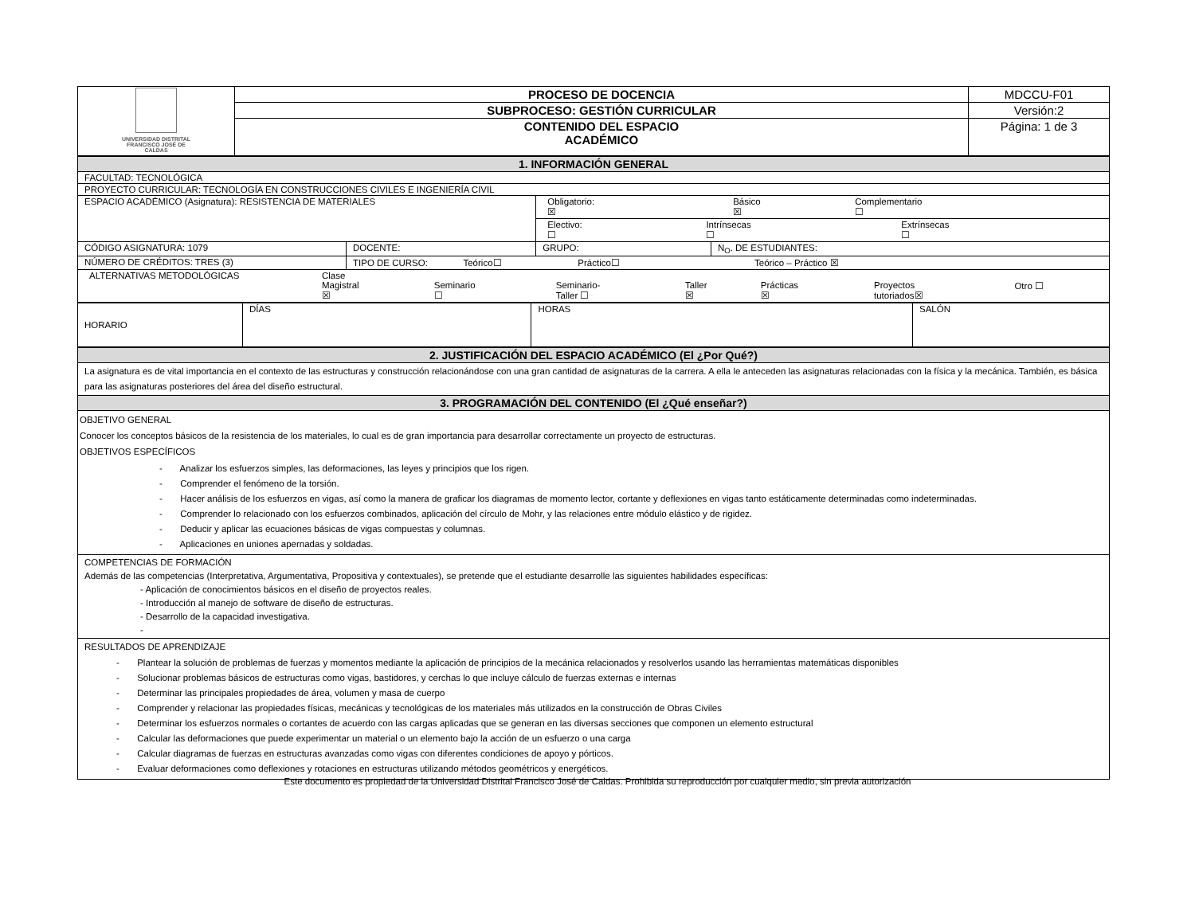| UNIVERSIDAD DISTRITAL FRANCISCO JOSÉ DE CALDAS | PROCESO DE DOCENCIA | MDCCU-F01 |
| | SUBPROCESO: GESTIÓN CURRICULAR | Versión:2 |
| | CONTENIDO DEL ESPACIO ACADÉMICO | Página: 1 de 3 |
| 1. INFORMACIÓN GENERAL | | | |
| FACULTAD: TECNOLÓGICA | | | |
| PROYECTO CURRICULAR: TECNOLOGÍA EN CONSTRUCCIONES CIVILES E INGENIERÍA CIVIL | | | |
| ESPACIO ACADÉMICO (Asignatura): RESISTENCIA DE MATERIALES | | / Obligatorio: ☒ / Básico ☒ / Complementario ☐ / | |
| | | / Electivo: ☐ / Intrínsecas ☐ / Extrínsecas ☐ / | |
| CÓDIGO ASIGNATURA: 1079 | DOCENTE: | GRUPO: | N<sub>O</sub>. DE ESTUDIANTES: |
| NÚMERO DE CRÉDITOS: TRES (3) | TIPO DE CURSO: Teórico☐ Práctico☐ Teórico – Práctico ☒ | | |
| / ALTERNATIVAS METODOLÓGICAS / Clase Magistral ☒ / Seminario ☐ / Seminario- Taller ☐ / Taller ☒ / Prácticas ☒ / Proyectos tutoriados☒ / Otro ☐ / | | | |
| HORARIO | DÍAS | HORAS | SALÓN |
| 2. JUSTIFICACIÓN DEL ESPACIO ACADÉMICO (El ¿Por Qué?) |
| La asignatura es de vital importancia en el contexto de las estructuras y construcción relacionándose con una gran cantidad de asignaturas de la carrera. A ella le anteceden las asignaturas relacionadas con la física y la mecánica. También, es básica para las asignaturas posteriores del área del diseño estructural. |
| 3. PROGRAMACIÓN DEL CONTENIDO (El ¿Qué enseñar?) |
| OBJETIVO GENERAL Conocer los conceptos básicos de la resistencia de los materiales, lo cual es de gran importancia para desarrollar correctamente un proyecto de estructuras. OBJETIVOS ESPECÍFICOS - Analizar los esfuerzos simples, las deformaciones, las leyes y principios que los rigen. - Comprender el fenómeno de la torsión. - Hacer análisis de los esfuerzos en vigas, así como la manera de graficar los diagramas de momento lector, cortante y deflexiones en vigas tanto estáticamente determinadas como indeterminadas. - Comprender lo relacionado con los esfuerzos combinados, aplicación del círculo de Mohr, y las relaciones entre módulo elástico y de rigidez. - Deducir y aplicar las ecuaciones básicas de vigas compuestas y columnas. - Aplicaciones en uniones apernadas y soldadas. |
| COMPETENCIAS DE FORMACIÓN Además de las competencias (Interpretativa, Argumentativa, Propositiva y contextuales), se pretende que el estudiante desarrolle las siguientes habilidades específicas: - Aplicación de conocimientos básicos en el diseño de proyectos reales. - Introducción al manejo de software de diseño de estructuras. - Desarrollo de la capacidad investigativa. - |
| RESULTADOS DE APRENDIZAJE - Plantear la solución de problemas de fuerzas y momentos mediante la aplicación de principios de la mecánica relacionados y resolverlos usando las herramientas matemáticas disponibles - Solucionar problemas básicos de estructuras como vigas, bastidores, y cerchas lo que incluye cálculo de fuerzas externas e internas - Determinar las principales propiedades de área, volumen y masa de cuerpo - Comprender y relacionar las propiedades físicas, mecánicas y tecnológicas de los materiales más utilizados en la construcción de Obras Civiles - Determinar los esfuerzos normales o cortantes de acuerdo con las cargas aplicadas que se generan en las diversas secciones que componen un elemento estructural - Calcular las deformaciones que puede experimentar un material o un elemento bajo la acción de un esfuerzo o una carga - Calcular diagramas de fuerzas en estructuras avanzadas como vigas con diferentes condiciones de apoyo y pórticos. - Evaluar deformaciones como deflexiones y rotaciones en estructuras utilizando métodos geométricos y energéticos. |
Este documento es propiedad de la Universidad Distrital Francisco José de Caldas. Prohibida su reproducción por cualquier medio, sin previa autorización